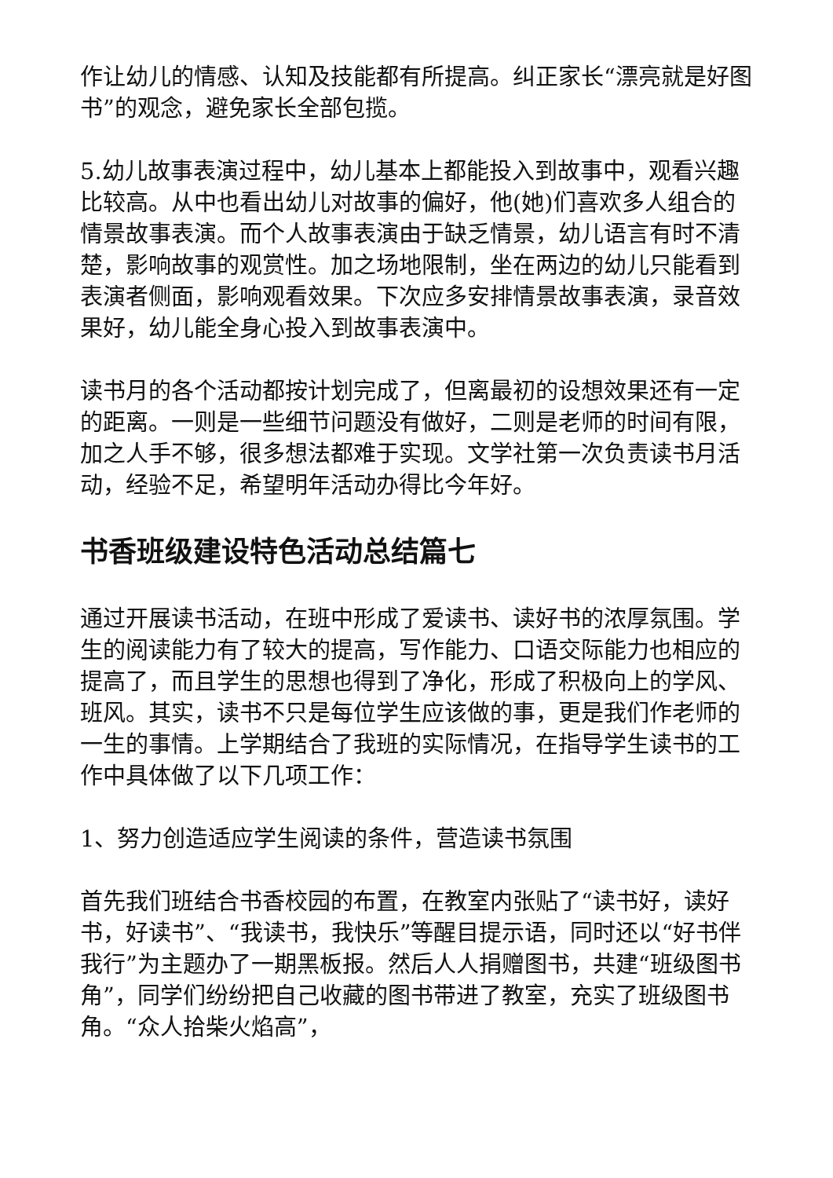作让幼儿的情感、认知及技能都有所提高。纠正家长“漂亮就是好图书”的观念，避免家长全部包揽。
5.幼儿故事表演过程中，幼儿基本上都能投入到故事中，观看兴趣比较高。从中也看出幼儿对故事的偏好，他(她)们喜欢多人组合的情景故事表演。而个人故事表演由于缺乏情景，幼儿语言有时不清楚，影响故事的观赏性。加之场地限制，坐在两边的幼儿只能看到表演者侧面，影响观看效果。下次应多安排情景故事表演，录音效果好，幼儿能全身心投入到故事表演中。
读书月的各个活动都按计划完成了，但离最初的设想效果还有一定的距离。一则是一些细节问题没有做好，二则是老师的时间有限，加之人手不够，很多想法都难于实现。文学社第一次负责读书月活动，经验不足，希望明年活动办得比今年好。
书香班级建设特色活动总结篇七
通过开展读书活动，在班中形成了爱读书、读好书的浓厚氛围。学生的阅读能力有了较大的提高，写作能力、口语交际能力也相应的提高了，而且学生的思想也得到了净化，形成了积极向上的学风、班风。其实，读书不只是每位学生应该做的事，更是我们作老师的一生的事情。上学期结合了我班的实际情况，在指导学生读书的工作中具体做了以下几项工作：
1、努力创造适应学生阅读的条件，营造读书氛围
首先我们班结合书香校园的布置，在教室内张贴了“读书好，读好书，好读书”、“我读书，我快乐”等醒目提示语，同时还以“好书伴我行”为主题办了一期黑板报。然后人人捐赠图书，共建“班级图书角”，同学们纷纷把自己收藏的图书带进了教室，充实了班级图书角。“众人拾柴火焰高”，